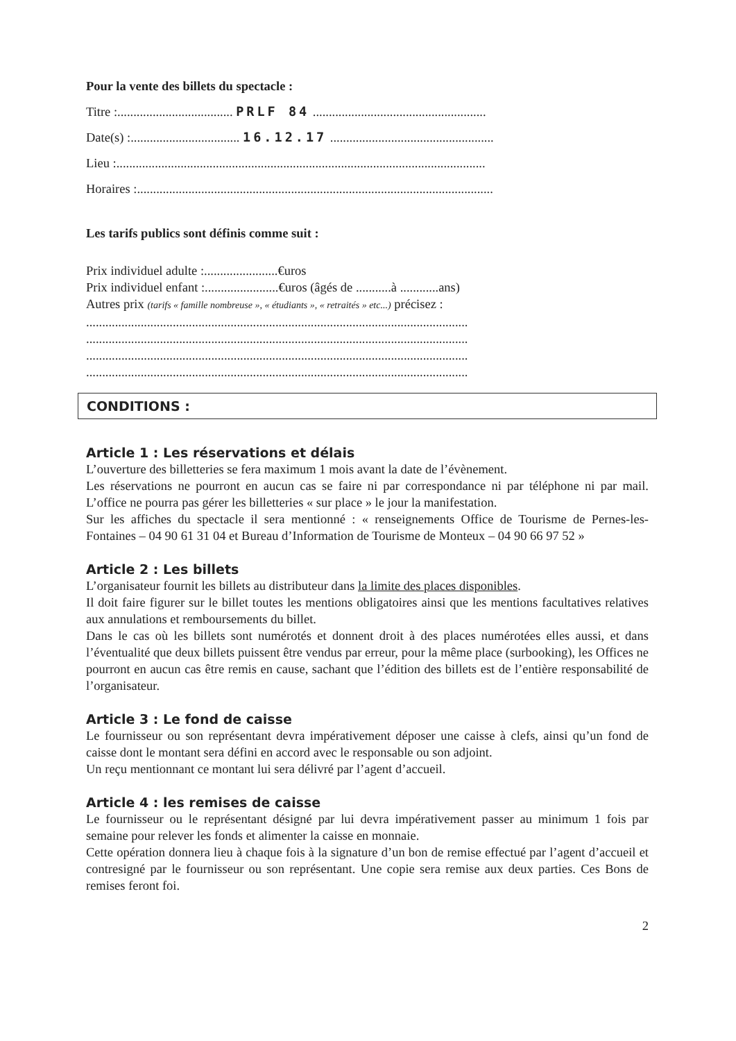Pour la vente des billets du spectacle :
Titre :.................................... PRLF 84 ......................................................
Date(s) :.................................. 16.12.17 ...................................................
Lieu :...................................................................................................................
Horaires :...............................................................................................................
Les tarifs publics sont définis comme suit :
Prix individuel adulte :.......................€uros
Prix individuel enfant :.......................€uros (âgés de ...........à ............ans)
Autres prix (tarifs « famille nombreuse », « étudiants », « retraités » etc...) précisez :
.......................................................................................................................
.......................................................................................................................
.......................................................................................................................
.......................................................................................................................
CONDITIONS :
Article 1 : Les réservations et délais
L’ouverture des billetteries se fera maximum 1 mois avant la date de l’évènement.
Les réservations ne pourront en aucun cas se faire ni par correspondance ni par téléphone ni par mail. L’office ne pourra pas gérer les billetteries « sur place » le jour la manifestation.
Sur les affiches du spectacle il sera mentionné : « renseignements Office de Tourisme de Pernes-les-Fontaines – 04 90 61 31 04 et Bureau d’Information de Tourisme de Monteux – 04 90 66 97 52 »
Article 2 : Les billets
L’organisateur fournit les billets au distributeur dans la limite des places disponibles.
Il doit faire figurer sur le billet toutes les mentions obligatoires ainsi que les mentions facultatives relatives aux annulations et remboursements du billet.
Dans le cas où les billets sont numérotés et donnent droit à des places numérotées elles aussi, et dans l’éventualité que deux billets puissent être vendus par erreur, pour la même place (surbooking), les Offices ne pourront en aucun cas être remis en cause, sachant que l’édition des billets est de l’entière responsabilité de l’organisateur.
Article 3 : Le fond de caisse
Le fournisseur ou son représentant devra impérativement déposer une caisse à clefs, ainsi qu’un fond de caisse dont le montant sera défini en accord avec le responsable ou son adjoint.
Un reçu mentionnant ce montant lui sera délivré par l’agent d’accueil.
Article 4 : les remises de caisse
Le fournisseur ou le représentant désigné par lui devra impérativement passer au minimum 1 fois par semaine pour relever les fonds et alimenter la caisse en monnaie.
Cette opération donnera lieu à chaque fois à la signature d’un bon de remise effectué par l’agent d’accueil et contresigné par le fournisseur ou son représentant. Une copie sera remise aux deux parties. Ces Bons de remises feront foi.
2